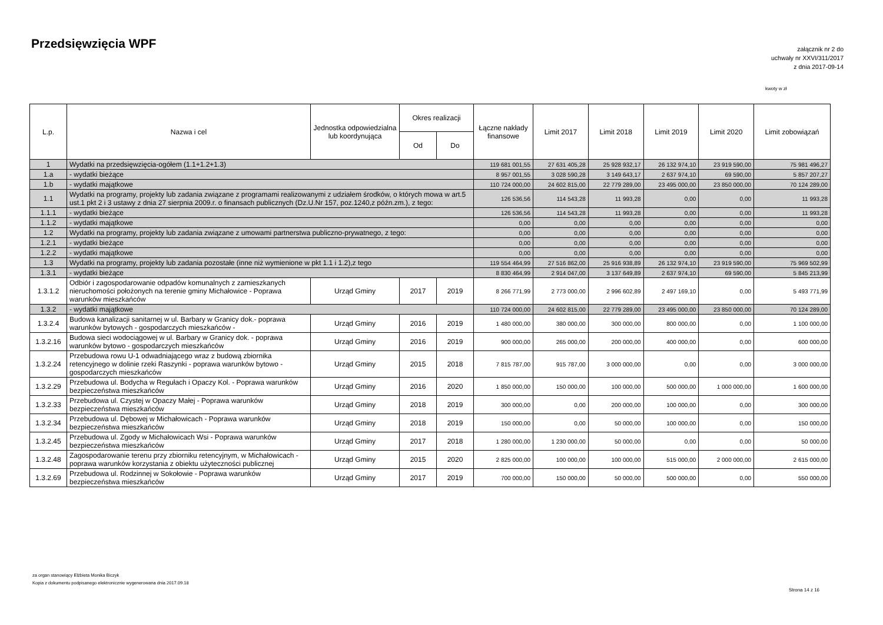Przedsięwzięcia WPF
załącznik nr 2 do
uchwały nr XXVI/311/2017
z dnia 2017-09-14
kwoty w zł
| L.p. | Nazwa i cel | Jednostka odpowiedzialna lub koordynująca | Okres realizacji | | Łączne nakłady finansowe | Limit 2017 | Limit 2018 | Limit 2019 | Limit 2020 | Limit zobowiązań |
| --- | --- | --- | --- | --- | --- | --- | --- | --- | --- | --- |
| | | | Od | Do | | | | | | |
| 1 | Wydatki na przedsięwzięcia-ogółem (1.1+1.2+1.3) | | | | 119 681 001,55 | 27 631 405,28 | 25 928 932,17 | 26 132 974,10 | 23 919 590,00 | 75 981 496,27 |
| 1.a | - wydatki bieżące | | | | 8 957 001,55 | 3 028 590,28 | 3 149 643,17 | 2 637 974,10 | 69 590,00 | 5 857 207,27 |
| 1.b | - wydatki majątkowe | | | | 110 724 000,00 | 24 602 815,00 | 22 779 289,00 | 23 495 000,00 | 23 850 000,00 | 70 124 289,00 |
| 1.1 | Wydatki na programy, projekty lub zadania związane z programami realizowanymi z udziałem środków, o których mowa w art.5 ust.1 pkt 2 i 3 ustawy z dnia 27 sierpnia 2009.r. o finansach publicznych (Dz.U.Nr 157, poz.1240,z późn.zm.), z tego: | | | | 126 536,56 | 114 543,28 | 11 993,28 | 0,00 | 0,00 | 11 993,28 |
| 1.1.1 | - wydatki bieżące | | | | 126 536,56 | 114 543,28 | 11 993,28 | 0,00 | 0,00 | 11 993,28 |
| 1.1.2 | - wydatki majątkowe | | | | 0,00 | 0,00 | 0,00 | 0,00 | 0,00 | 0,00 |
| 1.2 | Wydatki na programy, projekty lub zadania związane z umowami partnerstwa publiczno-prywatnego, z tego: | | | | 0,00 | 0,00 | 0,00 | 0,00 | 0,00 | 0,00 |
| 1.2.1 | - wydatki bieżące | | | | 0,00 | 0,00 | 0,00 | 0,00 | 0,00 | 0,00 |
| 1.2.2 | - wydatki majątkowe | | | | 0,00 | 0,00 | 0,00 | 0,00 | 0,00 | 0,00 |
| 1.3 | Wydatki na programy, projekty lub zadania pozostałe (inne niż wymienione w pkt 1.1 i 1.2),z tego | | | | 119 554 464,99 | 27 516 862,00 | 25 916 938,89 | 26 132 974,10 | 23 919 590,00 | 75 969 502,99 |
| 1.3.1 | - wydatki bieżące | | | | 8 830 464,99 | 2 914 047,00 | 3 137 649,89 | 2 637 974,10 | 69 590,00 | 5 845 213,99 |
| 1.3.1.2 | Odbiór i zagospodarowanie odpadów komunalnych z zamieszkanych nieruchomości położonych na terenie gminy Michałowice - Poprawa warunków mieszkańców | Urząd Gminy | 2017 | 2019 | 8 266 771,99 | 2 773 000,00 | 2 996 602,89 | 2 497 169,10 | 0,00 | 5 493 771,99 |
| 1.3.2 | - wydatki majątkowe | | | | 110 724 000,00 | 24 602 815,00 | 22 779 289,00 | 23 495 000,00 | 23 850 000,00 | 70 124 289,00 |
| 1.3.2.4 | Budowa kanalizacji sanitarnej w ul. Barbary w Granicy dok.- poprawa warunków bytowych - gospodarczych mieszkańców - | Urząd Gminy | 2016 | 2019 | 1 480 000,00 | 380 000,00 | 300 000,00 | 800 000,00 | 0,00 | 1 100 000,00 |
| 1.3.2.16 | Budowa sieci wodociągowej w ul. Barbary w Granicy dok. - poprawa warunków bytowo - gospodarczych mieszkańców | Urząd Gminy | 2016 | 2019 | 900 000,00 | 265 000,00 | 200 000,00 | 400 000,00 | 0,00 | 600 000,00 |
| 1.3.2.24 | Przebudowa rowu U-1 odwadniającego wraz z budową zbiornika retencyjnego w dolinie rzeki Raszynki - poprawa warunków bytowo - gospodarczych mieszkańców | Urząd Gminy | 2015 | 2018 | 7 815 787,00 | 915 787,00 | 3 000 000,00 | 0,00 | 0,00 | 3 000 000,00 |
| 1.3.2.29 | Przebudowa ul. Bodycha w Regułach i Opaczy Kol. - Poprawa warunków bezpieczeństwa mieszkańców | Urząd Gminy | 2016 | 2020 | 1 850 000,00 | 150 000,00 | 100 000,00 | 500 000,00 | 1 000 000,00 | 1 600 000,00 |
| 1.3.2.33 | Przebudowa ul. Czystej w Opaczy Małej - Poprawa warunków bezpieczeństwa mieszkańców | Urząd Gminy | 2018 | 2019 | 300 000,00 | 0,00 | 200 000,00 | 100 000,00 | 0,00 | 300 000,00 |
| 1.3.2.34 | Przebudowa ul. Dębowej w Michałowicach - Poprawa warunków bezpieczeństwa mieszkańców | Urząd Gminy | 2018 | 2019 | 150 000,00 | 0,00 | 50 000,00 | 100 000,00 | 0,00 | 150 000,00 |
| 1.3.2.45 | Przebudowa ul. Zgody w Michałowicach Wsi - Poprawa warunków bezpieczeństwa mieszkańców | Urząd Gminy | 2017 | 2018 | 1 280 000,00 | 1 230 000,00 | 50 000,00 | 0,00 | 0,00 | 50 000,00 |
| 1.3.2.48 | Zagospodarowanie terenu przy zbiorniku retencyjnym, w Michałowicach - poprawa warunków korzystania z obiektu użyteczności publicznej | Urząd Gminy | 2015 | 2020 | 2 825 000,00 | 100 000,00 | 100 000,00 | 515 000,00 | 2 000 000,00 | 2 615 000,00 |
| 1.3.2.69 | Przebudowa ul. Rodzinnej w Sokołowie - Poprawa warunków bezpieczeństwa mieszkańców | Urząd Gminy | 2017 | 2019 | 700 000,00 | 150 000,00 | 50 000,00 | 500 000,00 | 0,00 | 550 000,00 |
za organ stanowiący Elżbieta Monika Biczyk
Kopia z dokumentu podpisanego elektronicznie wygenerowana dnia 2017.09.18
Strona 14 z 16